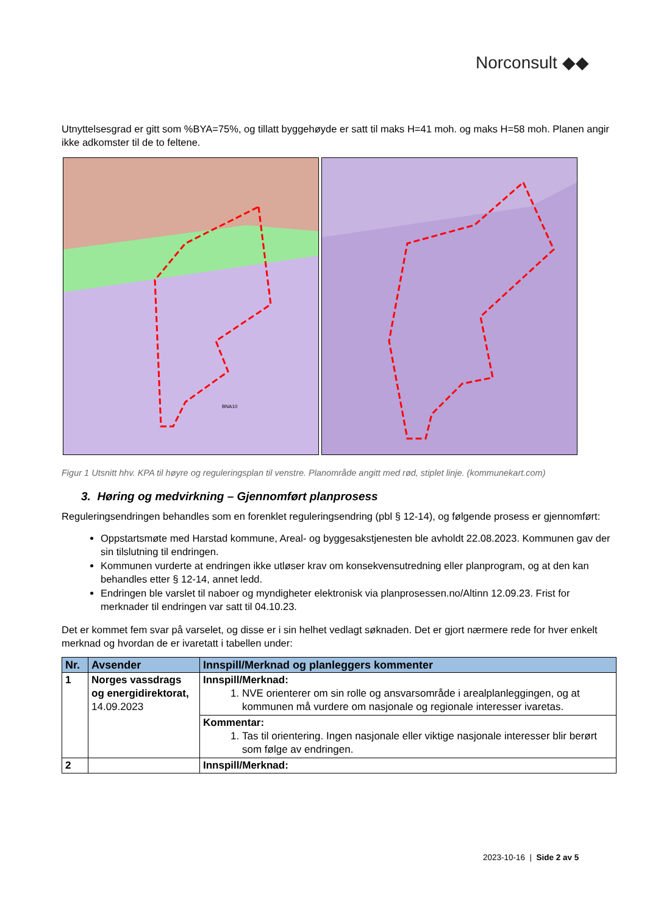Norconsult ◆◆
Utnyttelsesgrad er gitt som %BYA=75%, og tillatt byggehøyde er satt til maks H=41 moh. og maks H=58 moh. Planen angir ikke adkomster til de to feltene.
BNA10
Figur 1 Utsnitt hhv. KPA til høyre og reguleringsplan til venstre. Planområde angitt med rød, stiplet linje. (kommunekart.com)
3. Høring og medvirkning – Gjennomført planprosess
Reguleringsendringen behandles som en forenklet reguleringsendring (pbl § 12-14), og følgende prosess er gjennomført:
Oppstartsmøte med Harstad kommune, Areal- og byggesakstjenesten ble avholdt 22.08.2023. Kommunen gav der sin tilslutning til endringen.
Kommunen vurderte at endringen ikke utløser krav om konsekvensutredning eller planprogram, og at den kan behandles etter § 12-14, annet ledd.
Endringen ble varslet til naboer og myndigheter elektronisk via planprosessen.no/Altinn 12.09.23. Frist for merknader til endringen var satt til 04.10.23.
Det er kommet fem svar på varselet, og disse er i sin helhet vedlagt søknaden. Det er gjort nærmere rede for hver enkelt merknad og hvordan de er ivaretatt i tabellen under:
| Nr. | Avsender | Innspill/Merknad og planleggers kommenter |
| --- | --- | --- |
| 1 | Norges vassdrags og energidirektorat, 14.09.2023 | Innspill/Merknad: 1. NVE orienterer om sin rolle og ansvarsområde i arealplanleggingen, og at kommunen må vurdere om nasjonale og regionale interesser ivaretas. |
| | | Kommentar: 1. Tas til orientering. Ingen nasjonale eller viktige nasjonale interesser blir berørt som følge av endringen. |
| 2 | | Innspill/Merknad: |
2023-10-16 | Side 2 av 5